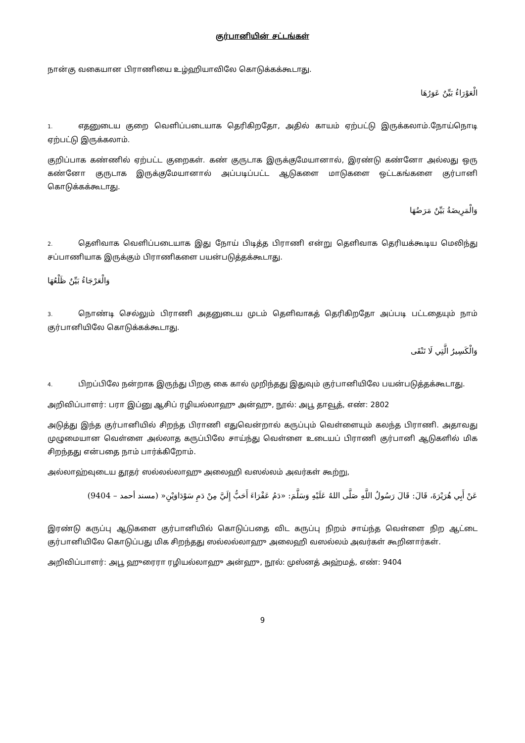குர்பானியின் சட்டங்கள்
நான்கு வகையான பிராணியை உழ்ஹியாவிலே கொடுக்கக்கூடாது.
الْعَوْرَاءُ بَيِّنٌ عَوَرُهَا
1. எதனுடைய குறை வெளிப்படையாக தெரிகிறதோ, அதில் காயம் ஏற்பட்டு இருக்கலாம்.நோய்நொடி ஏற்பட்டு இருக்கலாம்.
குறிப்பாக கண்ணில் ஏற்பட்ட குறைகள். கண் குருடாக இருக்குமேயானால், இரண்டு கண்னோ அல்லது ஒரு கண்னோ குருடாக இருக்குமேயானால் அப்படிப்பட்ட ஆடுகளை மாடுகளை ஒட்டகங்களை குர்பானி கொடுக்கக்கூடாது.
وَالْمَرِيضَةُ بَيِّنٌ مَرَضُهَا
2. தெளிவாக வெளிப்படையாக இது நோய் பிடித்த பிராணி என்று தெளிவாக தெரியக்கூடிய மெலிந்து சப்பாணியாக இருக்கும் பிராணிகளை பயன்படுத்தக்கூடாது.
وَالْعَرْجَاءُ بَيِّنٌ ظَلْعُهَا
3. நொண்டி செல்லும் பிராணி அதனுடைய முடம் தெளிவாகத் தெரிகிறதோ அப்படி பட்டதையும் நாம் குர்பானியிலே கொடுக்கக்கூடாது.
وَالْكَسِيرُ الَّتِي لَا تَنْقَى
4. பிறப்பிலே நன்றாக இருந்து பிறகு கை கால் முறிந்தது இதுவும் குர்பானியிலே பயன்படுத்தக்கூடாது.
அறிவிப்பாளர்: பரா இப்னு ஆசிப் ரழியல்லாஹு அன்ஹு, நூல்: அபூ தாவூத், எண்: 2802
அடுத்து இந்த குர்பானியில் சிறந்த பிராணி எதுவென்றால் கருப்பும் வெள்ளையும் கலந்த பிராணி. அதாவது முழுமையான வெள்ளை அல்லாத கருப்பிலே சாய்ந்து வெள்ளை உடையப் பிராணி குர்பானி ஆடுகளில் மிக சிறந்தது என்பதை நாம் பார்க்கிறோம்.
அல்லாஹ்வுடைய தூதர் ஸல்லல்லாஹு அலைஹி வஸல்லம் அவர்கள் கூற்று,
عَنْ أَبِي هُرَيْرَةَ، قَالَ: قَالَ رَسُولُ اللَّهِ صَلَّى اللهُ عَلَيْهِ وَسَلَّمَ: «دَمُ عَفْرَاءَ أَحَبُّ إِلَيَّ مِنْ دَمِ سَوْدَاوَيْنِ« (مسند أحمد – 9404)
இரண்டு கருப்பு ஆடுகளை குர்பானியில் கொடுப்பதை விட கருப்பு நிறம் சாய்ந்த வெள்ளை நிற ஆட்டை குர்பானியிலே கொடுப்பது மிக சிறந்தது ஸல்லல்லாஹு அலைஹி வஸல்லம் அவர்கள் கூறினார்கள்.
அறிவிப்பாளர்: அபூ ஹுரைரா ரழியல்லாஹு அன்ஹு, நூல்: முஸ்னத் அஹ்மத், எண்: 9404
9